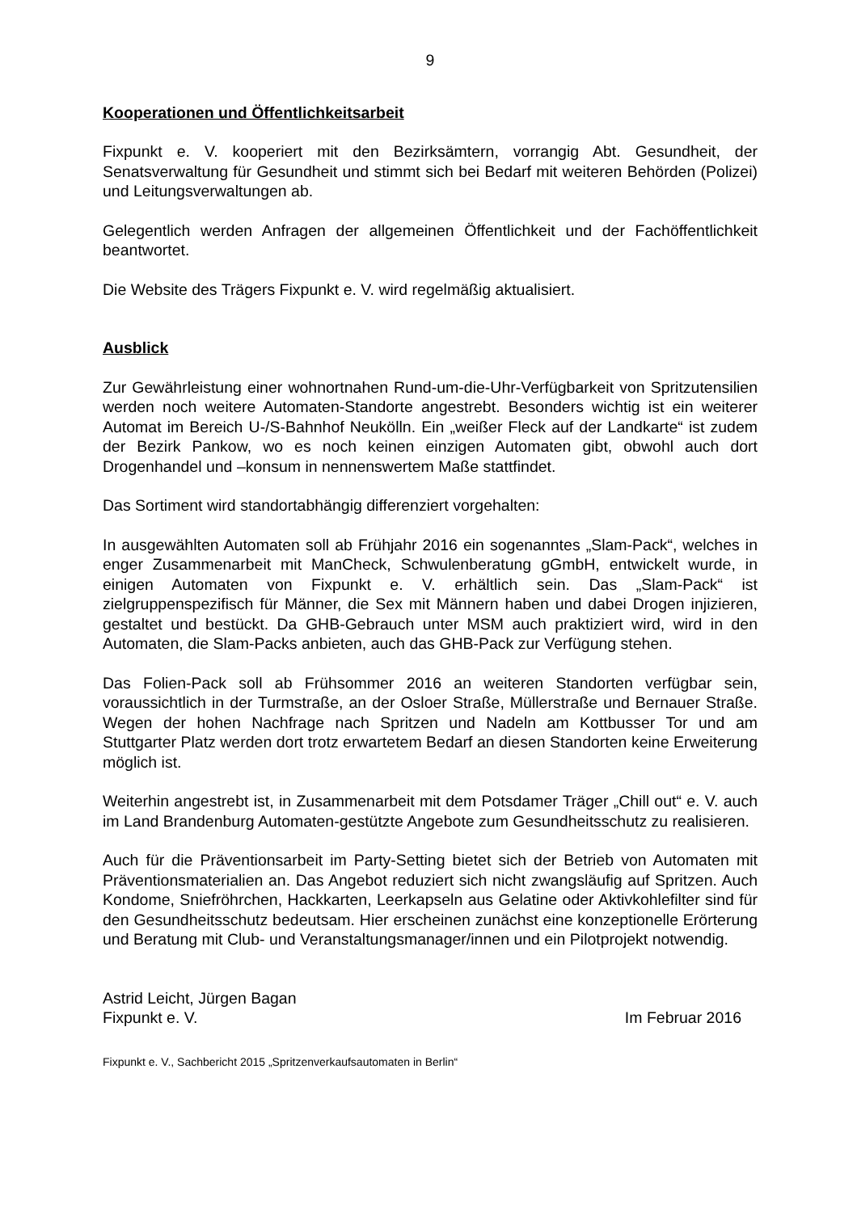9
Kooperationen und Öffentlichkeitsarbeit
Fixpunkt e. V. kooperiert mit den Bezirksämtern, vorrangig Abt. Gesundheit, der Senatsverwaltung für Gesundheit und stimmt sich bei Bedarf mit weiteren Behörden (Polizei) und Leitungsverwaltungen ab.
Gelegentlich werden Anfragen der allgemeinen Öffentlichkeit und der Fachöffentlichkeit beantwortet.
Die Website des Trägers Fixpunkt e. V. wird regelmäßig aktualisiert.
Ausblick
Zur Gewährleistung einer wohnortnahen Rund-um-die-Uhr-Verfügbarkeit von Spritzutensilien werden noch weitere Automaten-Standorte angestrebt. Besonders wichtig ist ein weiterer Automat im Bereich U-/S-Bahnhof Neukölln. Ein „weißer Fleck auf der Landkarte“ ist zudem der Bezirk Pankow, wo es noch keinen einzigen Automaten gibt, obwohl auch dort Drogenhandel und –konsum in nennenswertem Maße stattfindet.
Das Sortiment wird standortabhängig differenziert vorgehalten:
In ausgewählten Automaten soll ab Frühjahr 2016 ein sogenanntes „Slam-Pack“, welches in enger Zusammenarbeit mit ManCheck, Schwulenberatung gGmbH, entwickelt wurde, in einigen Automaten von Fixpunkt e. V. erhältlich sein. Das „Slam-Pack“ ist zielgruppenspezifisch für Männer, die Sex mit Männern haben und dabei Drogen injizieren, gestaltet und bestückt. Da GHB-Gebrauch unter MSM auch praktiziert wird, wird in den Automaten, die Slam-Packs anbieten, auch das GHB-Pack zur Verfügung stehen.
Das Folien-Pack soll ab Frühsommer 2016 an weiteren Standorten verfügbar sein, voraussichtlich in der Turmstraße, an der Osloer Straße, Müllerstraße und Bernauer Straße. Wegen der hohen Nachfrage nach Spritzen und Nadeln am Kottbusser Tor und am Stuttgarter Platz werden dort trotz erwartetem Bedarf an diesen Standorten keine Erweiterung möglich ist.
Weiterhin angestrebt ist, in Zusammenarbeit mit dem Potsdamer Träger „Chill out“ e. V. auch im Land Brandenburg Automaten-gestützte Angebote zum Gesundheitsschutz zu realisieren.
Auch für die Präventionsarbeit im Party-Setting bietet sich der Betrieb von Automaten mit Präventionsmaterialien an. Das Angebot reduziert sich nicht zwangsläufig auf Spritzen. Auch Kondome, Sniefröhrchen, Hackkarten, Leerkapseln aus Gelatine oder Aktivkohlefilter sind für den Gesundheitsschutz bedeutsam. Hier erscheinen zunächst eine konzeptionelle Erörterung und Beratung mit Club- und Veranstaltungsmanager/innen und ein Pilotprojekt notwendig.
Astrid Leicht, Jürgen Bagan
Fixpunkt e. V. Im Februar 2016
Fixpunkt e. V., Sachbericht 2015 „Spritzenverkaufsautomaten in Berlin“